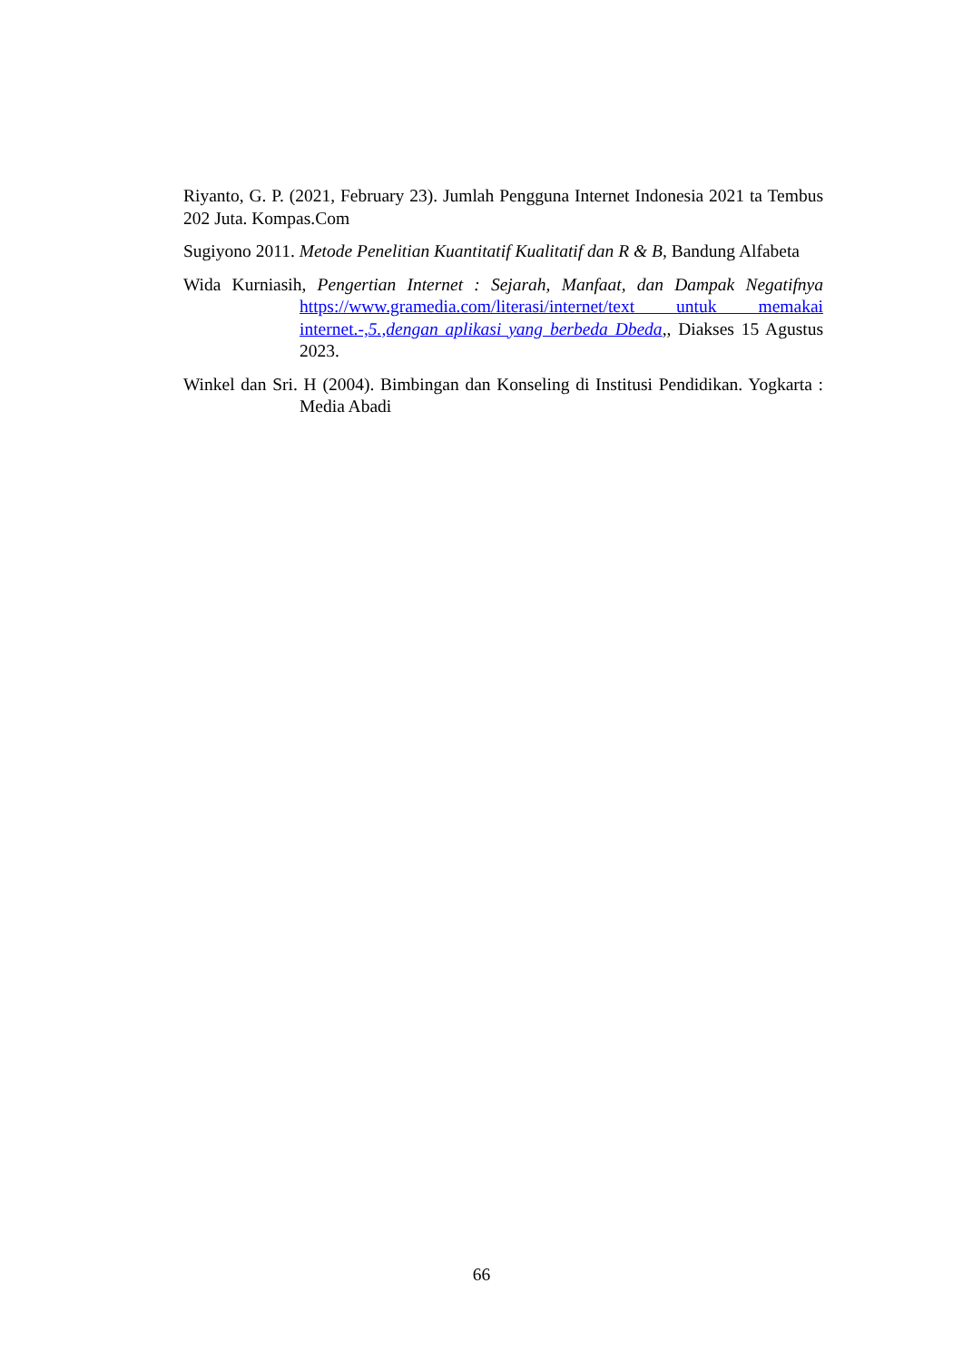Riyanto, G. P. (2021, February 23). Jumlah Pengguna Internet Indonesia 2021 ta Tembus 202 Juta. Kompas.Com
Sugiyono 2011. Metode Penelitian Kuantitatif Kualitatif dan R & B, Bandung Alfabeta
Wida Kurniasih, Pengertian Internet : Sejarah, Manfaat, dan Dampak Negatifnya https://www.gramedia.com/literasi/internet/text untuk memakai internet.-,5.,dengan aplikasi yang berbeda Dbeda,, Diakses 15 Agustus 2023.
Winkel dan Sri. H (2004). Bimbingan dan Konseling di Institusi Pendidikan. Yogkarta : Media Abadi
66